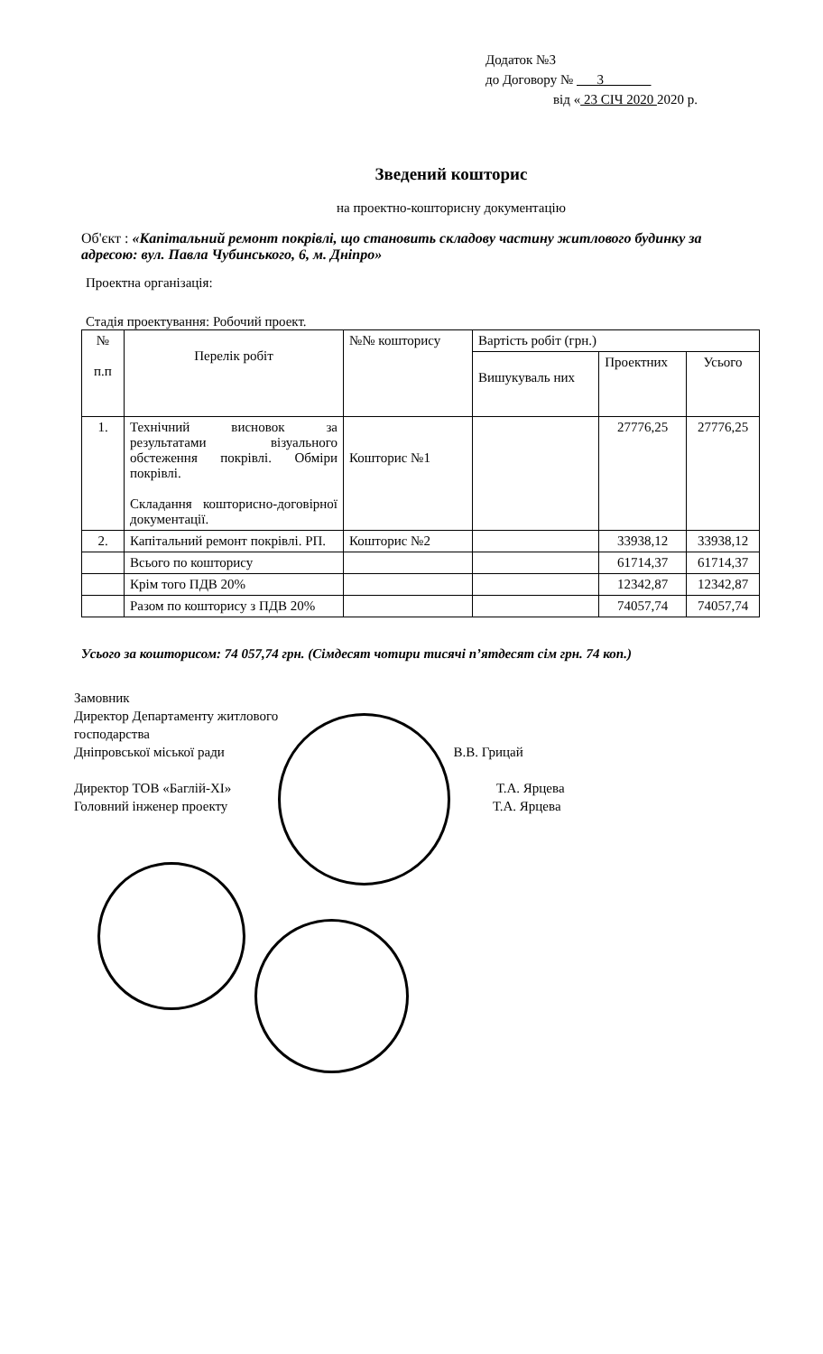Додаток №3
до Договору № 3
від « 23 СІЧ 2020 2020 р.
Зведений кошторис
на проектно-кошторисну документацію
Об'єкт : «Капітальний ремонт покрівлі, що становить складову частину житлового будинку за адресою: вул. Павла Чубинського, 6, м. Дніпро»
Проектна організація:
Стадія проектування: Робочий проект.
| № п.п | Перелік робіт | №№ кошторису | Вартість робіт (грн.) | | |
| | | | Вишукуваль них | Проектних | Усього |
| 1. | Технічний висновок за результатами візуального обстеження покрівлі. Обміри покрівлі. Складання кошторисно-договірної документації. | Кошторис №1 | | 27776,25 | 27776,25 |
| 2. | Капітальний ремонт покрівлі. РП. | Кошторис №2 | | 33938,12 | 33938,12 |
| | Всього по кошторису | | | 61714,37 | 61714,37 |
| | Крім того ПДВ 20% | | | 12342,87 | 12342,87 |
| | Разом по кошторису з ПДВ 20% | | | 74057,74 | 74057,74 |
Усього за кошторисом: 74 057,74 грн. (Сімдесят чотири тисячі п’ятдесят сім грн. 74 коп.)
Замовник
Директор Департаменту житлового
господарства
Дніпровської міської ради В.В. Грицай
Директор ТОВ «Баглій-ХІ» Т.А. Ярцева
Головний інженер проекту Т.А. Ярцева